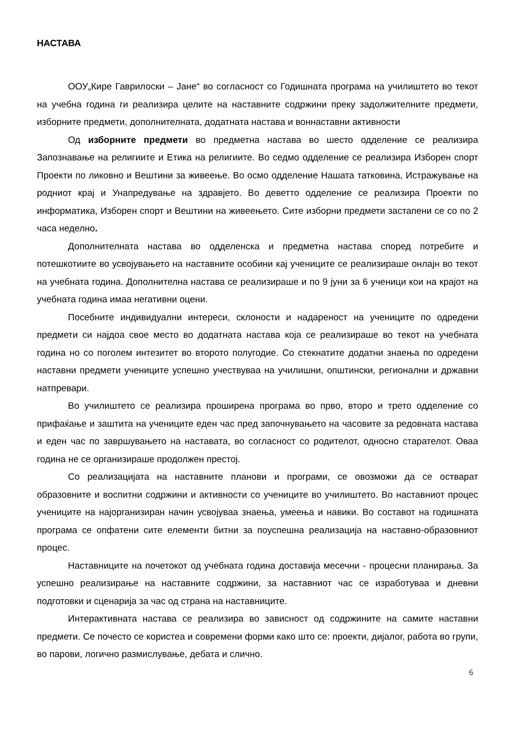НАСТАВА
ООУ„Кире Гаврилоски – Јане“ во согласност со Годишната програма на училиштето во текот на учебна година ги реализира целите на наставните содржини преку задолжителните предмети, изборните предмети, дополнителната, додатната настава и вонна­ставни активности
Од изборните предмети во предметна настава во шесто одделение се реализира Запознавање на религиите и Етика на религиите. Во седмо одделение се реализира Изборен спорт Проекти по ликовно и Вештини за живеење. Во осмо одделение Нашата татковина, Истражување на родниот крај и Унапредување на здравјето. Во деветто одделение се реализира Проекти по информатика, Изборен спорт и Вештини на живеењето. Сите изборни предмети застапени се со по 2 часа неделно.
Дополнителната настава во одделенска и предметна настава според потребите и потешкотиите во усвојувањето на наставните особини кај учениците се реализираше онлајн во текот на учебната година. Дополнителна настава се реализираше и по 9 јуни за 6 ученици кои на крајот на учебната година имаа негативни оцени.
Посебните индивидуални интереси, склоности и надареност на учениците по одредени предмети си најдоа свое место во додатната настава која се реализираше во текот на учебната година но со поголем интезитет во второто полугодие. Со стекнатите додатни знаења по одредени наставни предмети учениците успешно учествуваа на училишни, општински, регионални и државни натпревари.
Во училиштето се реализира проширена програма во прво, второ и трето одделение со прифаќање и заштита на учениците еден час пред започнувањето на часовите за редовната настава и еден час по завршувањето на наставата, во согласност со родителот, односно старателот. Оваа година не се организираше продолжен престој.
Со реализацијата на наставните планови и програми, се овозможи да се остварат образовните и воспитни содржини и активности со учениците во училиштето. Во наставниот процес учениците на најорганизиран начин усвојуваа знаења, умеења и навики. Во составот на годишната програма се опфатени сите елементи битни за поуспешна реализација на наставно-образовниот процес.
Наставниците на почетокот од учебната година доставија месечни - процесни планирања. За успешно реализирање на наставните содржини, за наставниот час се изработуваа и дневни подготовки и сценарија за час од страна на наставниците.
Интерактивната настава се реализира во зависност од содржините на самите наставни предмети. Се почесто се користеа и современи форми како што се: проекти, дијалог, работа во групи, во парови, логично размислување, дебата и слично.
6